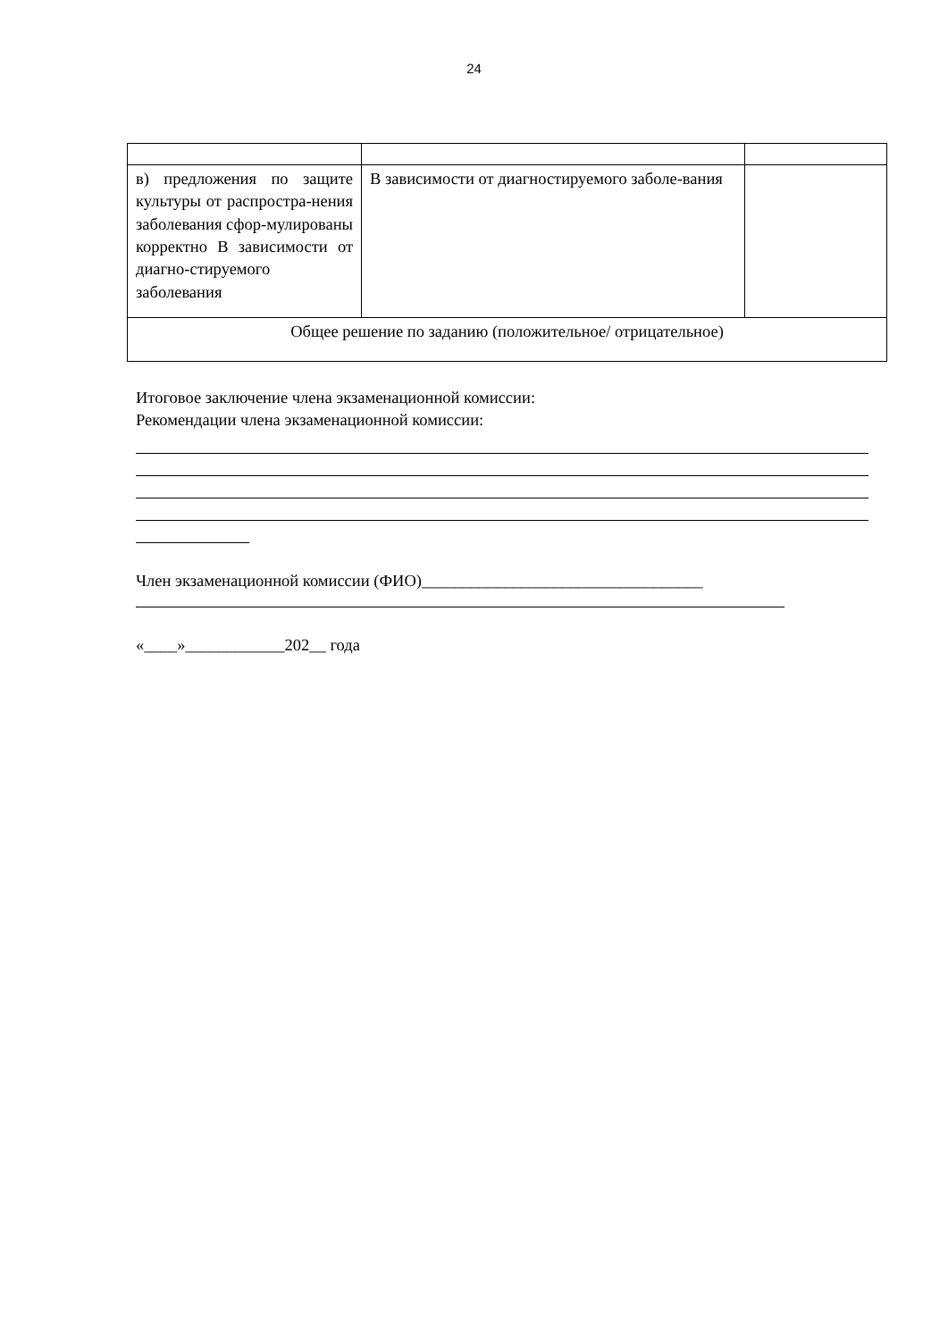24
| в) предложения по защите культуры от распростра-нения заболевания сфор-мулированы корректно В зависимости от диагно-стируемого заболевания | В зависимости от диагностируемого заболе-вания | |
| Общее решение по заданию (положительное/ отрицательное) | | |
Итоговое заключение члена экзаменационной комиссии:
Рекомендации члена экзаменационной комиссии:
Член экзаменационной комиссии (ФИО)__________________________________
«____»____________202__ года